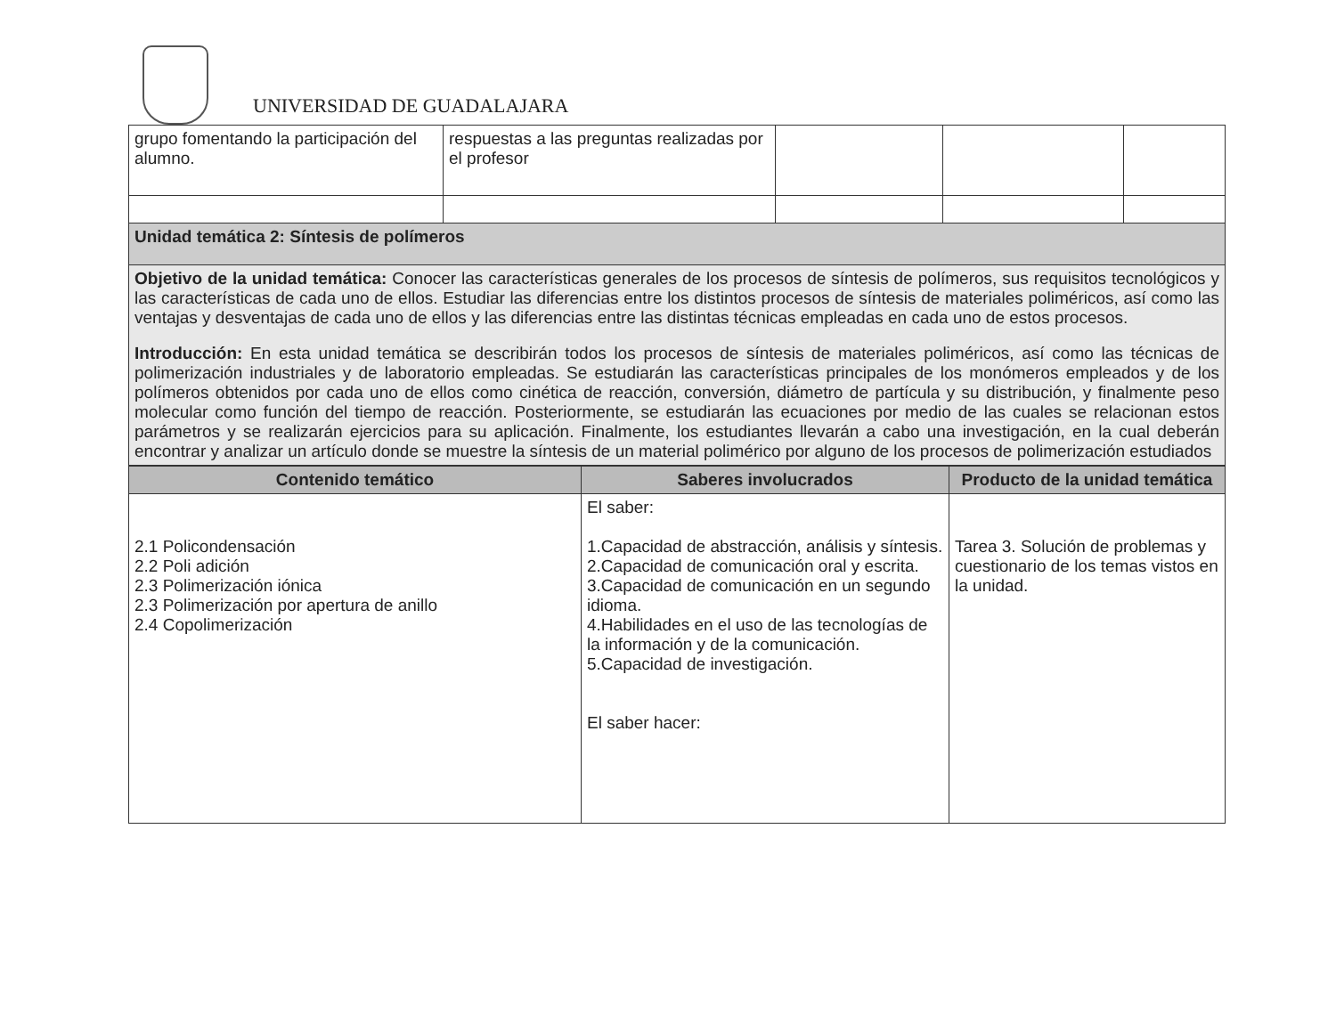UNIVERSIDAD DE GUADALAJARA
| grupo fomentando la participación del alumno. | respuestas a las preguntas realizadas por el profesor | | | |
| Unidad temática 2: Síntesis de polímeros | | | | |
| Objetivo de la unidad temática: Conocer las características generales de los procesos de síntesis de polímeros, sus requisitos tecnológicos y las características de cada uno de ellos. Estudiar las diferencias entre los distintos procesos de síntesis de materiales poliméricos, así como las ventajas y desventajas de cada uno de ellos y las diferencias entre las distintas técnicas empleadas en cada uno de estos procesos. Introducción: En esta unidad temática se describirán todos los procesos de síntesis de materiales poliméricos, así como las técnicas de polimerización industriales y de laboratorio empleadas. Se estudiarán las características principales de los monómeros empleados y de los polímeros obtenidos por cada uno de ellos como cinética de reacción, conversión, diámetro de partícula y su distribución, y finalmente peso molecular como función del tiempo de reacción. Posteriormente, se estudiarán las ecuaciones por medio de las cuales se relacionan estos parámetros y se realizarán ejercicios para su aplicación. Finalmente, los estudiantes llevarán a cabo una investigación, en la cual deberán encontrar y analizar un artículo donde se muestre la síntesis de un material polimérico por alguno de los procesos de polimerización estudiados | | | | |
| Contenido temático | Saberes involucrados | Producto de la unidad temática |
| --- | --- | --- |
| 2.1 Policondensación 2.2 Poli adición 2.3 Polimerización iónica 2.3 Polimerización por apertura de anillo 2.4 Copolimerización | El saber: 1.Capacidad de abstracción, análisis y síntesis. 2.Capacidad de comunicación oral y escrita. 3.Capacidad de comunicación en un segundo idioma. 4.Habilidades en el uso de las tecnologías de la información y de la comunicación. 5.Capacidad de investigación. El saber hacer: | Tarea 3. Solución de problemas y cuestionario de los temas vistos en la unidad. |